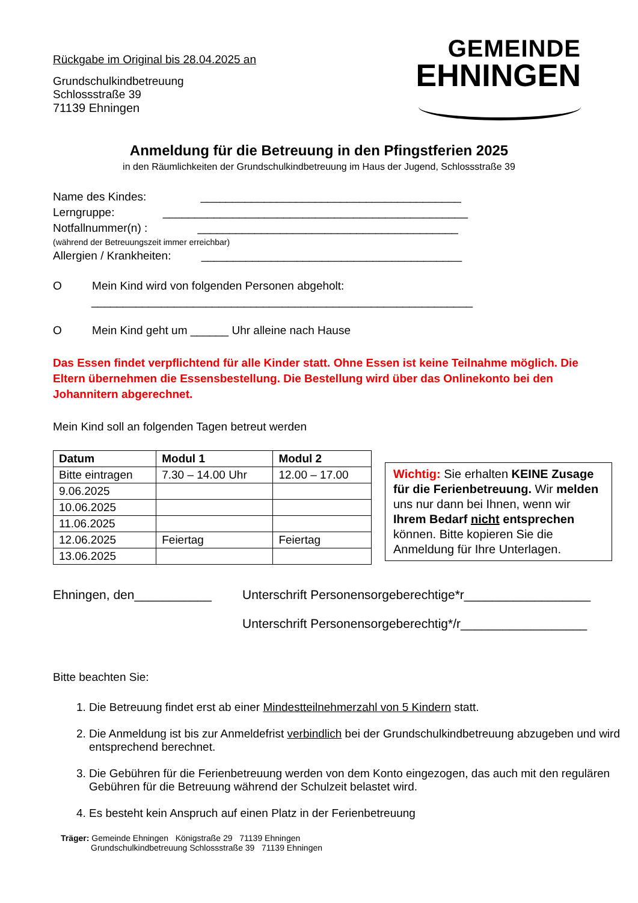Rückgabe im Original bis 28.04.2025 an
Grundschulkindbetreuung
Schlossstraße 39
71139 Ehningen
GEMEINDE
EHNINGEN
Anmeldung für die Betreuung in den Pfingstferien 2025
in den Räumlichkeiten der Grundschulkindbetreuung im Haus der Jugend, Schlossstraße 39
Name des Kindes: _________________________________________
Lerngruppe: ________________________________________________
Notfallnummer(n) : _________________________________________
(während der Betreuungszeit immer erreichbar)
Allergien / Krankheiten: _________________________________________
O Mein Kind wird von folgenden Personen abgeholt:
____________________________________________________________
O Mein Kind geht um ______ Uhr alleine nach Hause
Das Essen findet verpflichtend für alle Kinder statt. Ohne Essen ist keine Teilnahme möglich. Die Eltern übernehmen die Essensbestellung. Die Bestellung wird über das Onlinekonto bei den Johannitern abgerechnet.
Mein Kind soll an folgenden Tagen betreut werden
| Datum | Modul 1 | Modul 2 |
| --- | --- | --- |
| Bitte eintragen | 7.30 – 14.00 Uhr | 12.00 – 17.00 |
| 9.06.2025 | | |
| 10.06.2025 | | |
| 11.06.2025 | | |
| 12.06.2025 | Feiertag | Feiertag |
| 13.06.2025 | | |
Wichtig: Sie erhalten KEINE Zusage für die Ferienbetreuung. Wir melden uns nur dann bei Ihnen, wenn wir Ihrem Bedarf nicht entsprechen können. Bitte kopieren Sie die Anmeldung für Ihre Unterlagen.
Ehningen, den___________ Unterschrift Personensorgeberechtige*r__________________
Unterschrift Personensorgeberechtig*/r__________________
Bitte beachten Sie:
1. Die Betreuung findet erst ab einer Mindestteilnehmerzahl von 5 Kindern statt.
2. Die Anmeldung ist bis zur Anmeldefrist verbindlich bei der Grundschulkindbetreuung abzugeben und wird entsprechend berechnet.
3. Die Gebühren für die Ferienbetreuung werden von dem Konto eingezogen, das auch mit den regulären Gebühren für die Betreuung während der Schulzeit belastet wird.
4. Es besteht kein Anspruch auf einen Platz in der Ferienbetreuung
Träger: Gemeinde Ehningen Königstraße 29 71139 Ehningen
Grundschulkindbetreuung Schlossstraße 39 71139 Ehningen